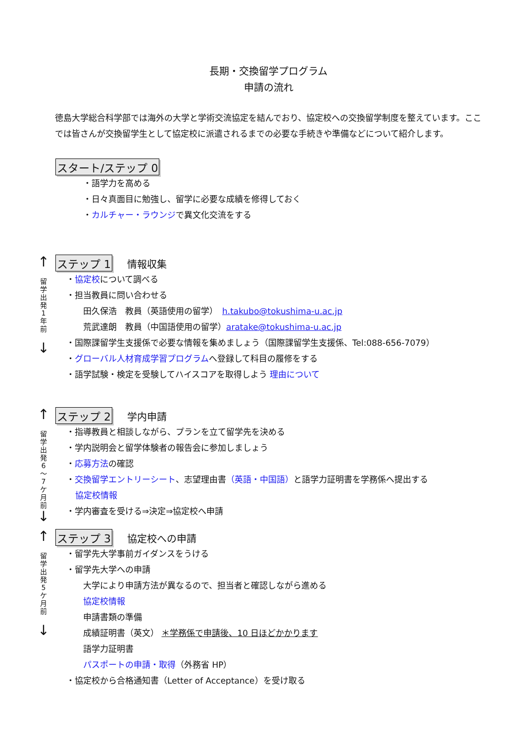長期・交換留学プログラム
申請の流れ
徳島大学総合科学部では海外の大学と学術交流協定を結んでおり、協定校への交換留学制度を整えています。ここでは皆さんが交換留学生として協定校に派遣されるまでの必要な手続きや準備などについて紹介します。
スタート/ステップ 0
・語学力を高める
・日々真面目に勉強し、留学に必要な成績を修得しておく
・カルチャー・ラウンジで異文化交流をする
↑
留
学
出
発
1
年
前
↓
ステップ 1 情報収集
・協定校について調べる
・担当教員に問い合わせる
田久保浩　教員（英語使用の留学）　h.takubo@tokushima-u.ac.jp
荒武達朗　教員（中国語使用の留学）aratake@tokushima-u.ac.jp
・国際課留学生支援係で必要な情報を集めましょう（国際課留学生支援係、Tel:088-656-7079）
・グローバル人材育成学習プログラムへ登録して科目の履修をする
・語学試験・検定を受験してハイスコアを取得しよう 理由について
↑
留
学
出
発
6
〜
7
ケ
月
前
↓
ステップ 2 学内申請
・指導教員と相談しながら、プランを立て留学先を決める
・学内説明会と留学体験者の報告会に参加しましょう
・応募方法の確認
・交換留学エントリーシート、志望理由書（英語・中国語）と語学力証明書を学務係へ提出する
協定校情報
・学内審査を受ける⇒決定⇒協定校へ申請
↑
留
学
出
発
5
ケ
月
前
↓
ステップ 3 協定校への申請
・留学先大学事前ガイダンスをうける
・留学先大学への申請
大学により申請方法が異なるので、担当者と確認しながら進める
協定校情報
申請書類の準備
成績証明書（英文） ＊学務係で申請後、10 日ほどかかります
語学力証明書
パスポートの申請・取得（外務省 HP）
・協定校から合格通知書（Letter of Acceptance）を受け取る